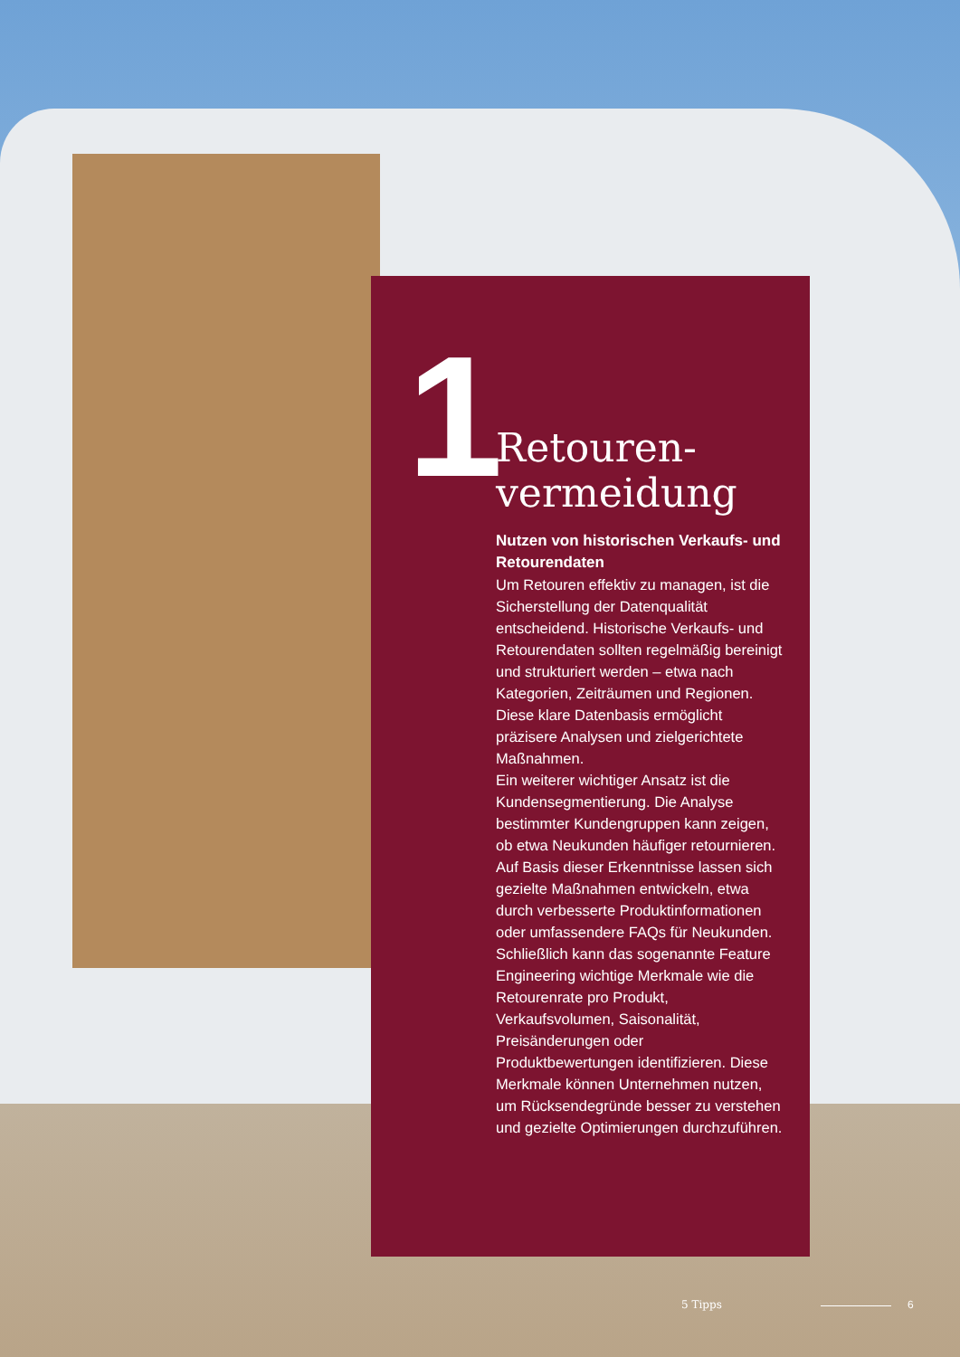1
Retouren-
vermeidung
Nutzen von historischen Verkaufs- und Retourendaten
Um Retouren effektiv zu managen, ist die Sicherstellung der Datenqualität entscheidend. Historische Verkaufs- und Retourendaten sollten regelmäßig bereinigt und strukturiert werden – etwa nach Kategorien, Zeiträumen und Regionen. Diese klare Datenbasis ermöglicht präzisere Analysen und zielgerichtete Maßnahmen.
Ein weiterer wichtiger Ansatz ist die Kundensegmentierung. Die Analyse bestimmter Kundengruppen kann zeigen, ob etwa Neukunden häufiger retournieren. Auf Basis dieser Erkenntnisse lassen sich gezielte Maßnahmen entwickeln, etwa durch verbesserte Produktinformationen oder umfassendere FAQs für Neukunden.
Schließlich kann das sogenannte Feature Engineering wichtige Merkmale wie die Retourenrate pro Produkt, Verkaufsvolumen, Saisonalität, Preisänderungen oder Produktbewertungen identifizieren. Diese Merkmale können Unternehmen nutzen, um Rücksendegründe besser zu verstehen und gezielte Optimierungen durchzuführen.
5 Tipps 6